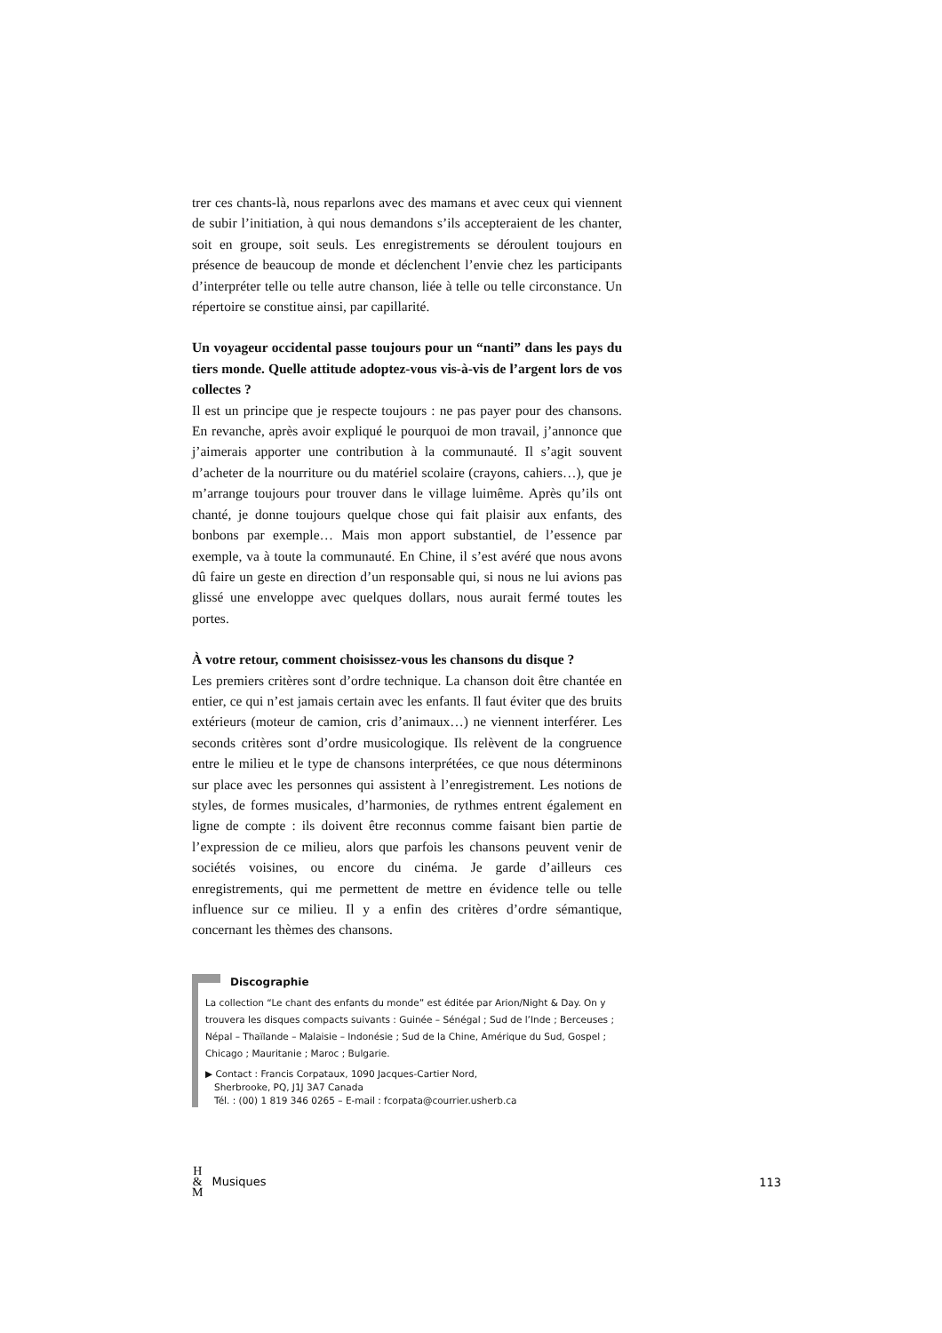trer ces chants-là, nous reparlons avec des mamans et avec ceux qui viennent de subir l’initiation, à qui nous demandons s’ils accepteraient de les chanter, soit en groupe, soit seuls. Les enregistrements se déroulent toujours en présence de beaucoup de monde et déclenchent l’envie chez les participants d’interpréter telle ou telle autre chanson, liée à telle ou telle circonstance. Un répertoire se constitue ainsi, par capillarité.
Un voyageur occidental passe toujours pour un “nanti” dans les pays du tiers monde. Quelle attitude adoptez-vous vis-à-vis de l’argent lors de vos collectes ?
Il est un principe que je respecte toujours : ne pas payer pour des chansons. En revanche, après avoir expliqué le pourquoi de mon travail, j’annonce que j’aimerais apporter une contribution à la communauté. Il s’agit souvent d’acheter de la nourriture ou du matériel scolaire (crayons, cahiers…), que je m’arrange toujours pour trouver dans le village luimême. Après qu’ils ont chanté, je donne toujours quelque chose qui fait plaisir aux enfants, des bonbons par exemple… Mais mon apport substantiel, de l’essence par exemple, va à toute la communauté. En Chine, il s’est avéré que nous avons dû faire un geste en direction d’un responsable qui, si nous ne lui avions pas glissé une enveloppe avec quelques dollars, nous aurait fermé toutes les portes.
À votre retour, comment choisissez-vous les chansons du disque ?
Les premiers critères sont d’ordre technique. La chanson doit être chantée en entier, ce qui n’est jamais certain avec les enfants. Il faut éviter que des bruits extérieurs (moteur de camion, cris d’animaux…) ne viennent interférer. Les seconds critères sont d’ordre musicologique. Ils relèvent de la congruence entre le milieu et le type de chansons interprétées, ce que nous déterminons sur place avec les personnes qui assistent à l’enregistrement. Les notions de styles, de formes musicales, d’harmonies, de rythmes entrent également en ligne de compte : ils doivent être reconnus comme faisant bien partie de l’expression de ce milieu, alors que parfois les chansons peuvent venir de sociétés voisines, ou encore du cinéma. Je garde d’ailleurs ces enregistrements, qui me permettent de mettre en évidence telle ou telle influence sur ce milieu. Il y a enfin des critères d’ordre sémantique, concernant les thèmes des chansons.
Discographie
La collection “Le chant des enfants du monde” est éditée par Arion/Night & Day. On y trouvera les disques compacts suivants : Guinée – Sénégal ; Sud de l’Inde ; Berceuses ; Népal – Thaïlande – Malaisie – Indonésie ; Sud de la Chine, Amérique du Sud, Gospel ; Chicago ; Mauritanie ; Maroc ; Bulgarie.
▶ Contact : Francis Corpataux, 1090 Jacques-Cartier Nord,
Sherbrooke, PQ, J1J 3A7 Canada
Tél. : (00) 1 819 346 0265 – E-mail : fcorpata@courrier.usherb.ca
H
&
M Musiques
113